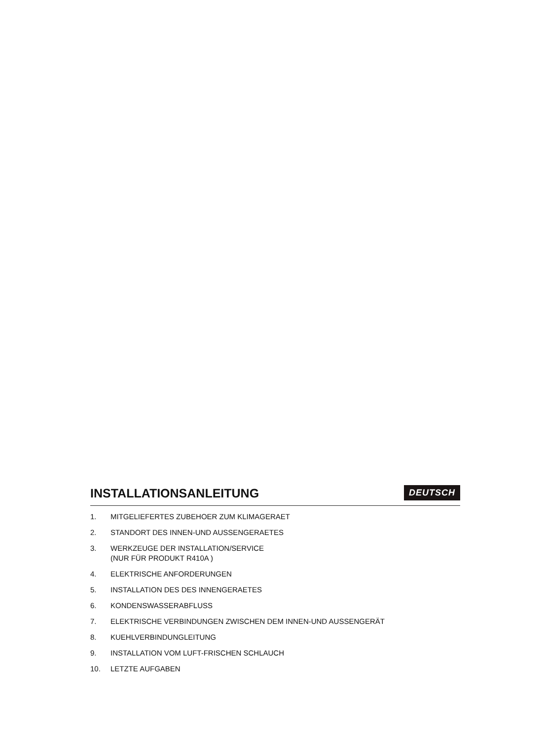INSTALLATIONSANLEITUNG
DEUTSCH
1. MITGELIEFERTES ZUBEHOER ZUM KLIMAGERAET
2. STANDORT DES INNEN-UND AUSSENGERAETES
3. WERKZEUGE DER INSTALLATION/SERVICE
(NUR FÜR PRODUKT R410A )
4. ELEKTRISCHE ANFORDERUNGEN
5. INSTALLATION DES DES INNENGERAETES
6. KONDENSWASSERABFLUSS
7. ELEKTRISCHE VERBINDUNGEN ZWISCHEN DEM INNEN-UND AUSSENGERÄT
8. KUEHLVERBINDUNGLEITUNG
9. INSTALLATION VOM LUFT-FRISCHEN SCHLAUCH
10. LETZTE AUFGABEN